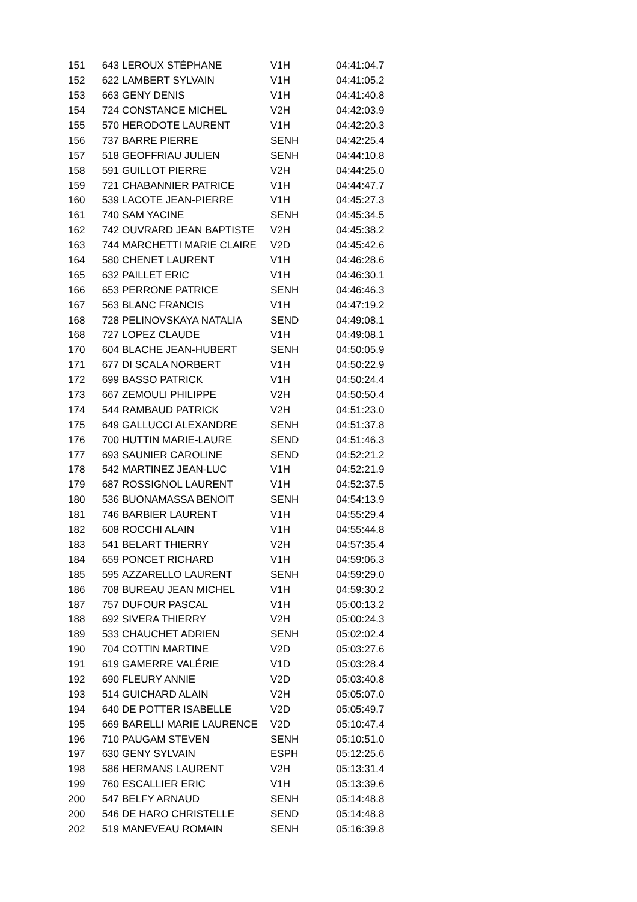| 151 | 643 | LEROUX STÉPHANE | V1H | 04:41:04.7 |
| 152 | 622 | LAMBERT SYLVAIN | V1H | 04:41:05.2 |
| 153 | 663 | GENY DENIS | V1H | 04:41:40.8 |
| 154 | 724 | CONSTANCE MICHEL | V2H | 04:42:03.9 |
| 155 | 570 | HERODOTE LAURENT | V1H | 04:42:20.3 |
| 156 | 737 | BARRE PIERRE | SENH | 04:42:25.4 |
| 157 | 518 | GEOFFRIAU JULIEN | SENH | 04:44:10.8 |
| 158 | 591 | GUILLOT PIERRE | V2H | 04:44:25.0 |
| 159 | 721 | CHABANNIER PATRICE | V1H | 04:44:47.7 |
| 160 | 539 | LACOTE JEAN-PIERRE | V1H | 04:45:27.3 |
| 161 | 740 | SAM YACINE | SENH | 04:45:34.5 |
| 162 | 742 | OUVRARD JEAN BAPTISTE | V2H | 04:45:38.2 |
| 163 | 744 | MARCHETTI MARIE CLAIRE | V2D | 04:45:42.6 |
| 164 | 580 | CHENET LAURENT | V1H | 04:46:28.6 |
| 165 | 632 | PAILLET ERIC | V1H | 04:46:30.1 |
| 166 | 653 | PERRONE PATRICE | SENH | 04:46:46.3 |
| 167 | 563 | BLANC FRANCIS | V1H | 04:47:19.2 |
| 168 | 728 | PELINOVSKAYA NATALIA | SEND | 04:49:08.1 |
| 168 | 727 | LOPEZ CLAUDE | V1H | 04:49:08.1 |
| 170 | 604 | BLACHE JEAN-HUBERT | SENH | 04:50:05.9 |
| 171 | 677 | DI SCALA NORBERT | V1H | 04:50:22.9 |
| 172 | 699 | BASSO PATRICK | V1H | 04:50:24.4 |
| 173 | 667 | ZEMOULI PHILIPPE | V2H | 04:50:50.4 |
| 174 | 544 | RAMBAUD PATRICK | V2H | 04:51:23.0 |
| 175 | 649 | GALLUCCI ALEXANDRE | SENH | 04:51:37.8 |
| 176 | 700 | HUTTIN MARIE-LAURE | SEND | 04:51:46.3 |
| 177 | 693 | SAUNIER CAROLINE | SEND | 04:52:21.2 |
| 178 | 542 | MARTINEZ JEAN-LUC | V1H | 04:52:21.9 |
| 179 | 687 | ROSSIGNOL LAURENT | V1H | 04:52:37.5 |
| 180 | 536 | BUONAMASSA BENOIT | SENH | 04:54:13.9 |
| 181 | 746 | BARBIER LAURENT | V1H | 04:55:29.4 |
| 182 | 608 | ROCCHI ALAIN | V1H | 04:55:44.8 |
| 183 | 541 | BELART THIERRY | V2H | 04:57:35.4 |
| 184 | 659 | PONCET RICHARD | V1H | 04:59:06.3 |
| 185 | 595 | AZZARELLO LAURENT | SENH | 04:59:29.0 |
| 186 | 708 | BUREAU JEAN MICHEL | V1H | 04:59:30.2 |
| 187 | 757 | DUFOUR PASCAL | V1H | 05:00:13.2 |
| 188 | 692 | SIVERA THIERRY | V2H | 05:00:24.3 |
| 189 | 533 | CHAUCHET ADRIEN | SENH | 05:02:02.4 |
| 190 | 704 | COTTIN MARTINE | V2D | 05:03:27.6 |
| 191 | 619 | GAMERRE VALÉRIE | V1D | 05:03:28.4 |
| 192 | 690 | FLEURY ANNIE | V2D | 05:03:40.8 |
| 193 | 514 | GUICHARD ALAIN | V2H | 05:05:07.0 |
| 194 | 640 | DE POTTER ISABELLE | V2D | 05:05:49.7 |
| 195 | 669 | BARELLI MARIE LAURENCE | V2D | 05:10:47.4 |
| 196 | 710 | PAUGAM STEVEN | SENH | 05:10:51.0 |
| 197 | 630 | GENY SYLVAIN | ESPH | 05:12:25.6 |
| 198 | 586 | HERMANS LAURENT | V2H | 05:13:31.4 |
| 199 | 760 | ESCALLIER ERIC | V1H | 05:13:39.6 |
| 200 | 547 | BELFY ARNAUD | SENH | 05:14:48.8 |
| 200 | 546 | DE HARO CHRISTELLE | SEND | 05:14:48.8 |
| 202 | 519 | MANEVEAU ROMAIN | SENH | 05:16:39.8 |